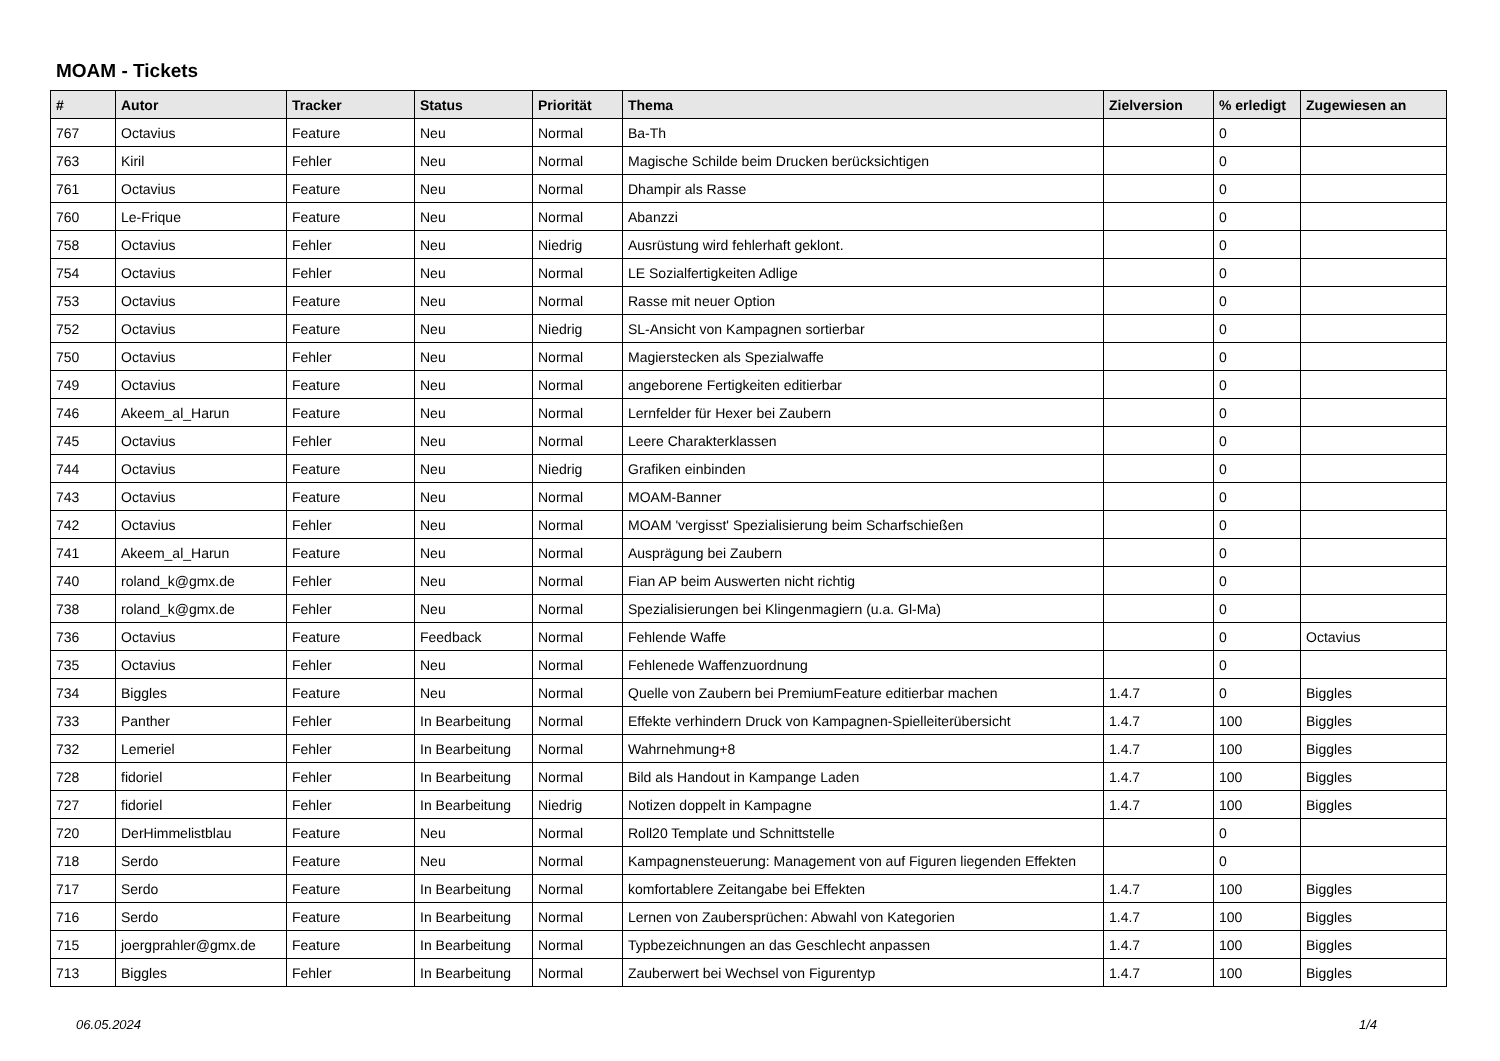MOAM - Tickets
| # | Autor | Tracker | Status | Priorität | Thema | Zielversion | % erledigt | Zugewiesen an |
| --- | --- | --- | --- | --- | --- | --- | --- | --- |
| 767 | Octavius | Feature | Neu | Normal | Ba-Th | | 0 | |
| 763 | Kiril | Fehler | Neu | Normal | Magische Schilde beim Drucken berücksichtigen | | 0 | |
| 761 | Octavius | Feature | Neu | Normal | Dhampir als Rasse | | 0 | |
| 760 | Le-Frique | Feature | Neu | Normal | Abanzzi | | 0 | |
| 758 | Octavius | Fehler | Neu | Niedrig | Ausrüstung wird fehlerhaft geklont. | | 0 | |
| 754 | Octavius | Fehler | Neu | Normal | LE Sozialfertigkeiten Adlige | | 0 | |
| 753 | Octavius | Feature | Neu | Normal | Rasse mit neuer Option | | 0 | |
| 752 | Octavius | Feature | Neu | Niedrig | SL-Ansicht von Kampagnen sortierbar | | 0 | |
| 750 | Octavius | Fehler | Neu | Normal | Magierstecken als Spezialwaffe | | 0 | |
| 749 | Octavius | Feature | Neu | Normal | angeborene Fertigkeiten editierbar | | 0 | |
| 746 | Akeem_al_Harun | Feature | Neu | Normal | Lernfelder für Hexer bei Zaubern | | 0 | |
| 745 | Octavius | Fehler | Neu | Normal | Leere Charakterklassen | | 0 | |
| 744 | Octavius | Feature | Neu | Niedrig | Grafiken einbinden | | 0 | |
| 743 | Octavius | Feature | Neu | Normal | MOAM-Banner | | 0 | |
| 742 | Octavius | Fehler | Neu | Normal | MOAM 'vergisst' Spezialisierung beim Scharfschießen | | 0 | |
| 741 | Akeem_al_Harun | Feature | Neu | Normal | Ausprägung bei Zaubern | | 0 | |
| 740 | roland_k@gmx.de | Fehler | Neu | Normal | Fian AP beim Auswerten nicht richtig | | 0 | |
| 738 | roland_k@gmx.de | Fehler | Neu | Normal | Spezialisierungen bei Klingenmagiern (u.a. Gl-Ma) | | 0 | |
| 736 | Octavius | Feature | Feedback | Normal | Fehlende Waffe | | 0 | Octavius |
| 735 | Octavius | Fehler | Neu | Normal | Fehlenede Waffenzuordnung | | 0 | |
| 734 | Biggles | Feature | Neu | Normal | Quelle von Zaubern bei PremiumFeature editierbar machen | 1.4.7 | 0 | Biggles |
| 733 | Panther | Fehler | In Bearbeitung | Normal | Effekte verhindern Druck von Kampagnen-Spielleiterübersicht | 1.4.7 | 100 | Biggles |
| 732 | Lemeriel | Fehler | In Bearbeitung | Normal | Wahrnehmung+8 | 1.4.7 | 100 | Biggles |
| 728 | fidoriel | Fehler | In Bearbeitung | Normal | Bild als Handout in Kampange Laden | 1.4.7 | 100 | Biggles |
| 727 | fidoriel | Fehler | In Bearbeitung | Niedrig | Notizen doppelt in Kampagne | 1.4.7 | 100 | Biggles |
| 720 | DerHimmelistblau | Feature | Neu | Normal | Roll20 Template und Schnittstelle | | 0 | |
| 718 | Serdo | Feature | Neu | Normal | Kampagnensteuerung: Management von auf Figuren liegenden Effekten | | 0 | |
| 717 | Serdo | Feature | In Bearbeitung | Normal | komfortablere Zeitangabe bei Effekten | 1.4.7 | 100 | Biggles |
| 716 | Serdo | Feature | In Bearbeitung | Normal | Lernen von Zaubersprüchen: Abwahl von Kategorien | 1.4.7 | 100 | Biggles |
| 715 | joergprahler@gmx.de | Feature | In Bearbeitung | Normal | Typbezeichnungen an das Geschlecht anpassen | 1.4.7 | 100 | Biggles |
| 713 | Biggles | Fehler | In Bearbeitung | Normal | Zauberwert bei Wechsel von Figurentyp | 1.4.7 | 100 | Biggles |
06.05.2024 1/4